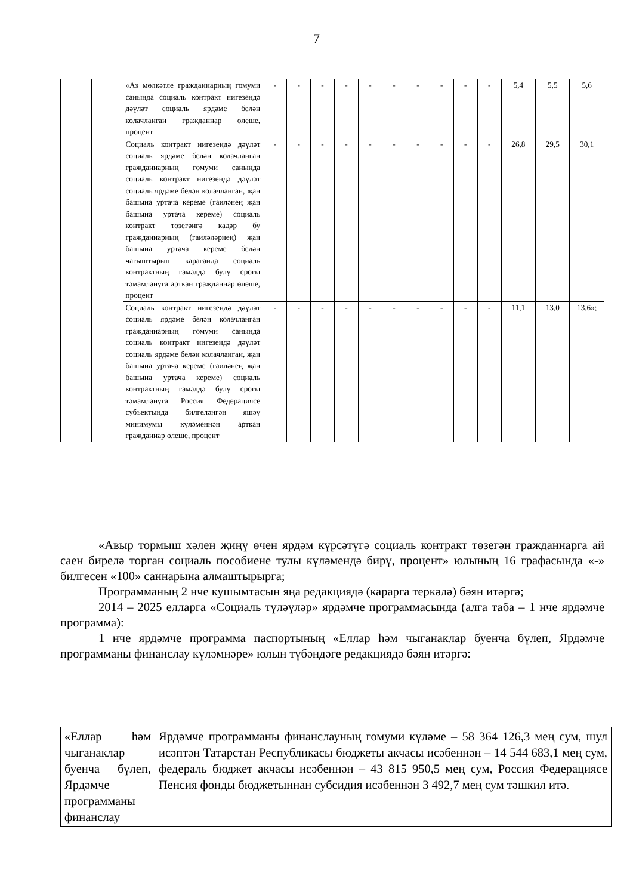7
| | | «Аз мөлкәтле гражданнарның гомуми санында социаль контракт нигезендә дәүләт социаль ярдәме белән колачланган гражданнар өлеше, процент | - | - | - | - | - | - | - | - | - | - | 5,4 | 5,5 | 5,6 |
| | | Социаль контракт нигезендә дәүләт социаль ярдәме белән колачланган гражданнарның гомуми санында социаль контракт нигезендә дәүләт социаль ярдәме белән колачланган, җан башына уртача кереме (гаиләнең җан башына уртача кереме) социаль контракт төзегәнгә кадәр бу гражданнарның (гаиләләрнең) җан башына уртача кереме белән чагыштырып караганда социаль контрактның гамәлдә булу срогы тәмамлануга арткан гражданнар өлеше, процент | - | - | - | - | - | - | - | - | - | - | 26,8 | 29,5 | 30,1 |
| | | Социаль контракт нигезендә дәүләт социаль ярдәме белән колачланган гражданнарның гомуми санында социаль контракт нигезендә дәүләт социаль ярдәме белән колачланган, җан башына уртача кереме (гаиләнең җан башына уртача кереме) социаль контрактның гамәлдә булу срогы тәмамлануга Россия Федерациясе субъектында билгеләнгән яшәү минимумы күләменнән арткан гражданнар өлеше, процент | - | - | - | - | - | - | - | - | - | - | 11,1 | 13,0 | 13,6»; |
«Авыр тормыш хәлен җиңү өчен ярдәм күрсәтүгә социаль контракт төзегән гражданнарга ай саен бирелә торган социаль пособиене тулы күләмендә бирү, процент» юлының 16 графасында «-» билгесен «100» саннарына алмаштырырга;
Программаның 2 нче кушымтасын яңа редакциядә (карарга теркәлә) бәян итәргә;
2014 – 2025 елларга «Социаль түләүләр» ярдәмче программасында (алга таба – 1 нче ярдәмче программа):
1 нче ярдәмче программа паспортының «Еллар һәм чыганаклар буенча бүлеп, Ярдәмче программаны финанслау күләмнәре» юлын түбәндәге редакциядә бәян итәргә:
| «Еллар һәм чыганаклар буенча бүлеп, Ярдәмче программаны финанслау | Ярдәмче программаны финанслауның гомуми күләме – 58 364 126,3 мең сум, шул исәптән Татарстан Республикасы бюджеты акчасы исәбеннән – 14 544 683,1 мең сум, федераль бюджет акчасы исәбеннән – 43 815 950,5 мең сум, Россия Федерациясе Пенсия фонды бюджетыннан субсидия исәбеннән 3 492,7 мең сум тәшкил итә. |